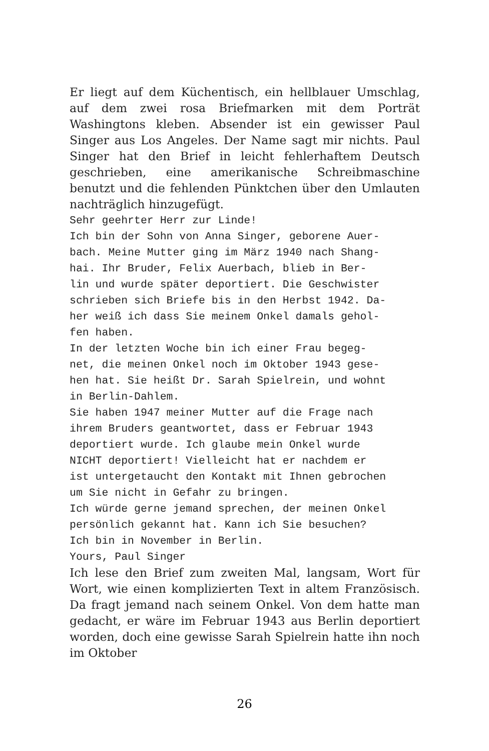Er liegt auf dem Küchentisch, ein hellblauer Umschlag, auf dem zwei rosa Briefmarken mit dem Porträt Washingtons kleben. Absender ist ein gewisser Paul Singer aus Los Angeles. Der Name sagt mir nichts. Paul Singer hat den Brief in leicht fehlerhaftem Deutsch geschrieben, eine amerikanische Schreibmaschine benutzt und die fehlenden Pünktchen über den Umlauten nachträglich hinzugefügt.
Sehr geehrter Herr zur Linde!
Ich bin der Sohn von Anna Singer, geborene Auer-
bach. Meine Mutter ging im März 1940 nach Shang-
hai. Ihr Bruder, Felix Auerbach, blieb in Ber-
lin und wurde später deportiert. Die Geschwister
schrieben sich Briefe bis in den Herbst 1942. Da-
her weiß ich dass Sie meinem Onkel damals gehol-
fen haben.
In der letzten Woche bin ich einer Frau begeg-
net, die meinen Onkel noch im Oktober 1943 gese-
hen hat. Sie heißt Dr. Sarah Spielrein, und wohnt
in Berlin-Dahlem.
Sie haben 1947 meiner Mutter auf die Frage nach
ihrem Bruders geantwortet, dass er Februar 1943
deportiert wurde. Ich glaube mein Onkel wurde
NICHT deportiert! Vielleicht hat er nachdem er
ist untergetaucht den Kontakt mit Ihnen gebrochen
um Sie nicht in Gefahr zu bringen.
Ich würde gerne jemand sprechen, der meinen Onkel
persönlich gekannt hat. Kann ich Sie besuchen?
Ich bin in November in Berlin.
Yours, Paul Singer
Ich lese den Brief zum zweiten Mal, langsam, Wort für Wort, wie einen komplizierten Text in altem Französisch. Da fragt jemand nach seinem Onkel. Von dem hatte man gedacht, er wäre im Februar 1943 aus Berlin deportiert worden, doch eine gewisse Sarah Spielrein hatte ihn noch im Oktober
26